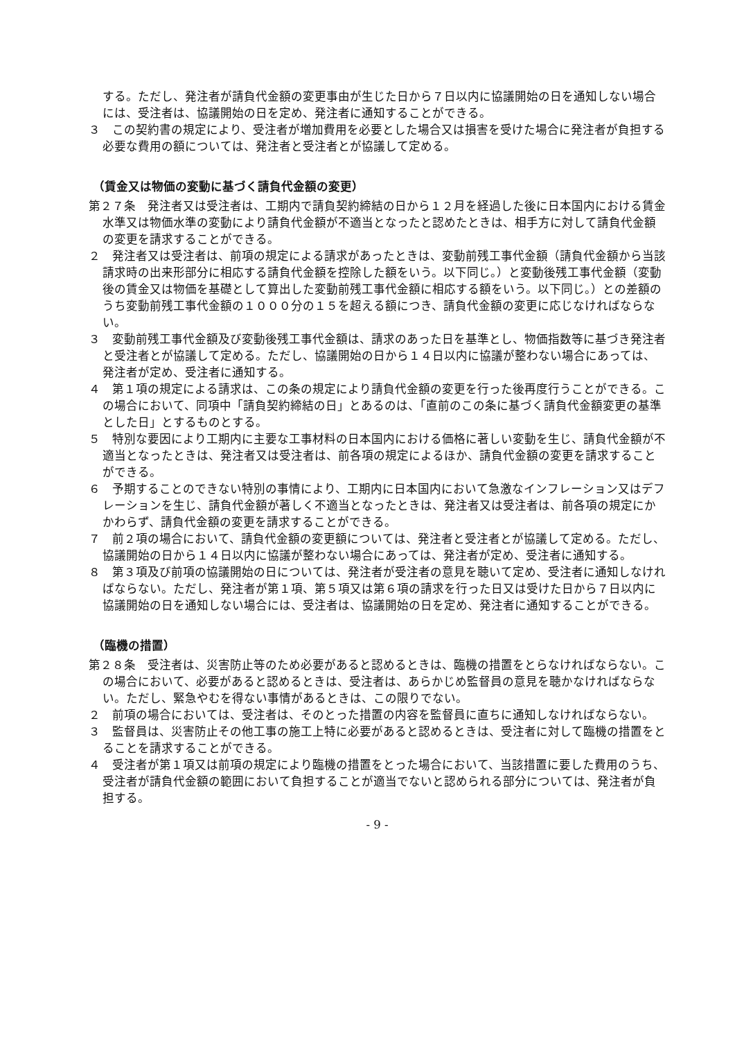する。ただし、発注者が請負代金額の変更事由が生じた日から７日以内に協議開始の日を通知しない場合には、受注者は、協議開始の日を定め、発注者に通知することができる。
３　この契約書の規定により、受注者が増加費用を必要とした場合又は損害を受けた場合に発注者が負担する必要な費用の額については、発注者と受注者とが協議して定める。
（賃金又は物価の変動に基づく請負代金額の変更）
第２７条　発注者又は受注者は、工期内で請負契約締結の日から１２月を経過した後に日本国内における賃金水準又は物価水準の変動により請負代金額が不適当となったと認めたときは、相手方に対して請負代金額の変更を請求することができる。
２　発注者又は受注者は、前項の規定による請求があったときは、変動前残工事代金額（請負代金額から当該請求時の出来形部分に相応する請負代金額を控除した額をいう。以下同じ。）と変動後残工事代金額（変動後の賃金又は物価を基礎として算出した変動前残工事代金額に相応する額をいう。以下同じ。）との差額のうち変動前残工事代金額の１０００分の１５を超える額につき、請負代金額の変更に応じなければならない。
３　変動前残工事代金額及び変動後残工事代金額は、請求のあった日を基準とし、物価指数等に基づき発注者と受注者とが協議して定める。ただし、協議開始の日から１４日以内に協議が整わない場合にあっては、発注者が定め、受注者に通知する。
４　第１項の規定による請求は、この条の規定により請負代金額の変更を行った後再度行うことができる。この場合において、同項中「請負契約締結の日」とあるのは、「直前のこの条に基づく請負代金額変更の基準とした日」とするものとする。
５　特別な要因により工期内に主要な工事材料の日本国内における価格に著しい変動を生じ、請負代金額が不適当となったときは、発注者又は受注者は、前各項の規定によるほか、請負代金額の変更を請求することができる。
６　予期することのできない特別の事情により、工期内に日本国内において急激なインフレーション又はデフレーションを生じ、請負代金額が著しく不適当となったときは、発注者又は受注者は、前各項の規定にかかわらず、請負代金額の変更を請求することができる。
７　前２項の場合において、請負代金額の変更額については、発注者と受注者とが協議して定める。ただし、協議開始の日から１４日以内に協議が整わない場合にあっては、発注者が定め、受注者に通知する。
８　第３項及び前項の協議開始の日については、発注者が受注者の意見を聴いて定め、受注者に通知しなければならない。ただし、発注者が第１項、第５項又は第６項の請求を行った日又は受けた日から７日以内に協議開始の日を通知しない場合には、受注者は、協議開始の日を定め、発注者に通知することができる。
（臨機の措置）
第２８条　受注者は、災害防止等のため必要があると認めるときは、臨機の措置をとらなければならない。この場合において、必要があると認めるときは、受注者は、あらかじめ監督員の意見を聴かなければならない。ただし、緊急やむを得ない事情があるときは、この限りでない。
２　前項の場合においては、受注者は、そのとった措置の内容を監督員に直ちに通知しなければならない。
３　監督員は、災害防止その他工事の施工上特に必要があると認めるときは、受注者に対して臨機の措置をとることを請求することができる。
４　受注者が第１項又は前項の規定により臨機の措置をとった場合において、当該措置に要した費用のうち、受注者が請負代金額の範囲において負担することが適当でないと認められる部分については、発注者が負担する。
- 9 -